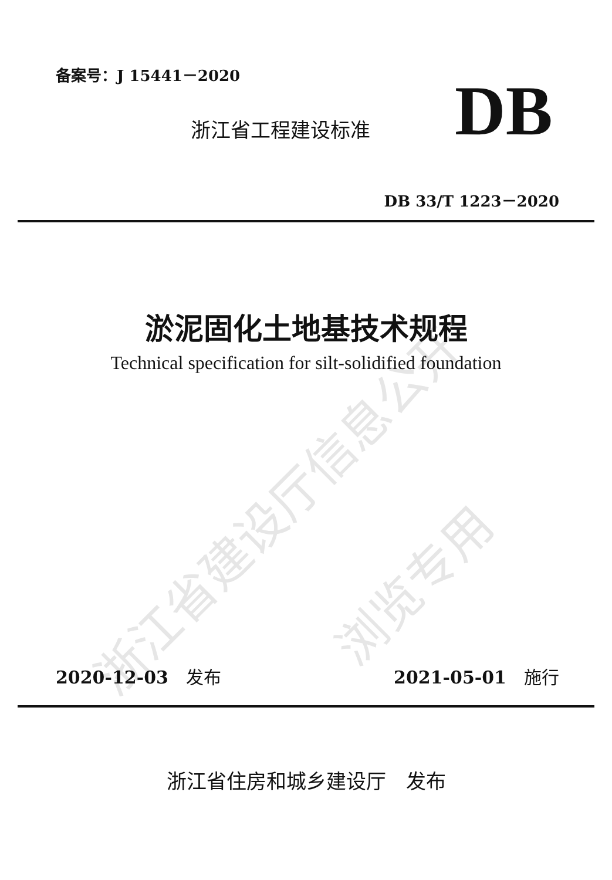浙江省建设厅信息公开 浏览专用
备案号：J 15441－2020
浙江省工程建设标准 DB
DB 33/T 1223－2020
淤泥固化土地基技术规程
Technical specification for silt-solidified foundation
2020-12-03　发布 2021-05-01　施行
浙江省住房和城乡建设厅　发布